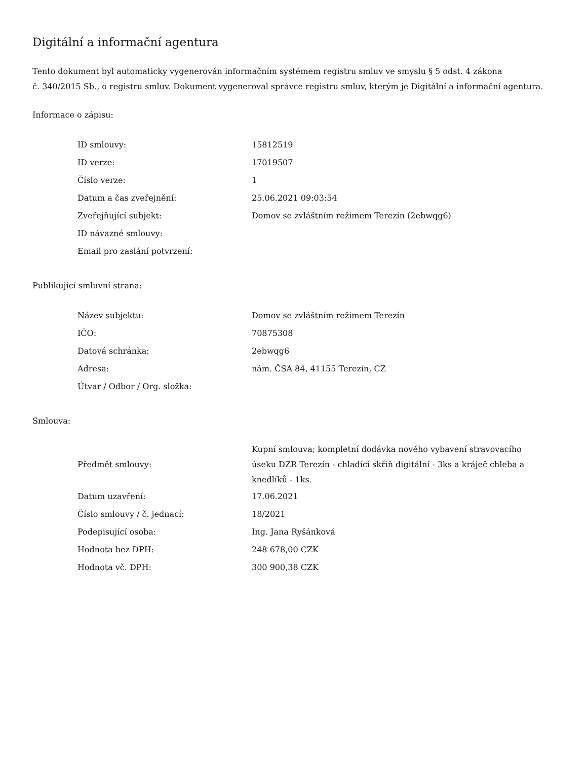Digitální a informační agentura
Tento dokument byl automaticky vygenerován informačním systémem registru smluv ve smyslu § 5 odst. 4 zákona
č. 340/2015 Sb., o registru smluv. Dokument vygeneroval správce registru smluv, kterým je Digitální a informační agentura.
Informace o zápisu:
| ID smlouvy: | 15812519 |
| ID verze: | 17019507 |
| Číslo verze: | 1 |
| Datum a čas zveřejnění: | 25.06.2021 09:03:54 |
| Zveřejňující subjekt: | Domov se zvláštním režimem Terezín (2ebwqg6) |
| ID návazné smlouvy: | |
| Email pro zaslání potvrzení: | |
Publikující smluvní strana:
| Název subjektu: | Domov se zvláštním režimem Terezín |
| IČO: | 70875308 |
| Datová schránka: | 2ebwqg6 |
| Adresa: | nám. ČSA 84, 41155 Terezín, CZ |
| Útvar / Odbor / Org. složka: | |
Smlouva:
| Předmět smlouvy: | Kupní smlouva; kompletní dodávka nového vybavení stravovacího úseku DZR Terezín - chladící skříň digitální - 3ks a kráječ chleba a knedlíků - 1ks. |
| Datum uzavření: | 17.06.2021 |
| Číslo smlouvy / č. jednací: | 18/2021 |
| Podepisující osoba: | Ing. Jana Ryšánková |
| Hodnota bez DPH: | 248 678,00 CZK |
| Hodnota vč. DPH: | 300 900,38 CZK |